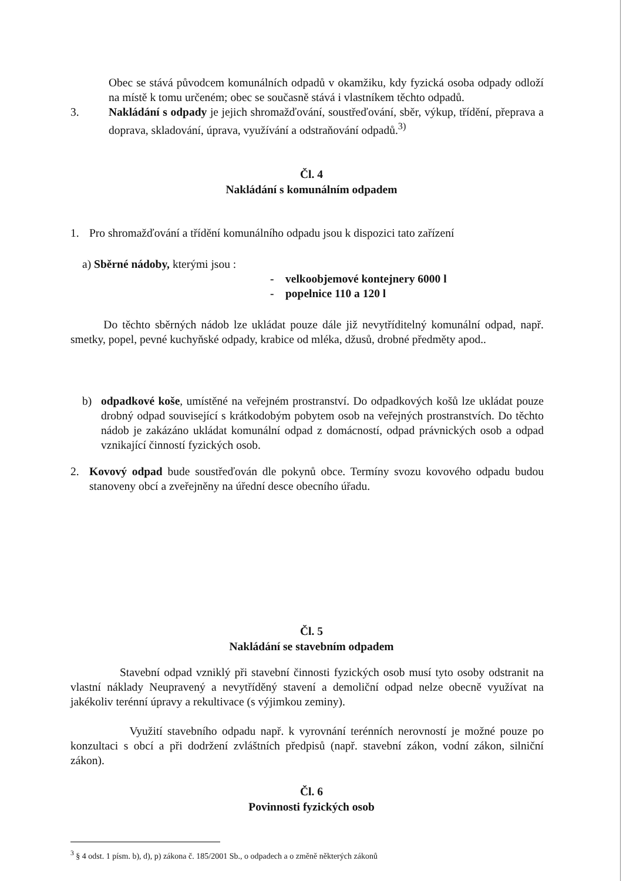Obec se stává původcem komunálních odpadů v okamžiku, kdy fyzická osoba odpady odloží na místě k tomu určeném; obec se současně stává i vlastníkem těchto odpadů.
3. Nakládání s odpady je jejich shromažďování, soustřeďování, sběr, výkup, třídění, přeprava a doprava, skladování, úprava, využívání a odstraňování odpadů.<sup>3)</sup>
Čl. 4
Nakládání s komunálním odpadem
1. Pro shromažďování a třídění komunálního odpadu jsou k dispozici tato zařízení
a) Sběrné nádoby, kterými jsou :
- velkoobjemové kontejnery 6000 l
- popelnice 110 a 120 l
Do těchto sběrných nádob lze ukládat pouze dále již nevytříditelný komunální odpad, např. smetky, popel, pevné kuchyňské odpady, krabice od mléka, džusů, drobné předměty apod..
b) odpadkové koše, umístěné na veřejném prostranství. Do odpadkových košů lze ukládat pouze drobný odpad související s krátkodobým pobytem osob na veřejných prostranstvích. Do těchto nádob je zakázáno ukládat komunální odpad z domácností, odpad právnických osob a odpad vznikající činností fyzických osob.
2. Kovový odpad bude soustřeďován dle pokynů obce. Termíny svozu kovového odpadu budou stanoveny obcí a zveřejněny na úřední desce obecního úřadu.
Čl. 5
Nakládání se stavebním odpadem
Stavební odpad vzniklý při stavební činnosti fyzických osob musí tyto osoby odstranit na vlastní náklady Neupravený a nevytříděný stavení a demoliční odpad nelze obecně využívat na jakékoliv terénní úpravy a rekultivace (s výjimkou zeminy).
Využití stavebního odpadu např. k vyrovnání terénních nerovností je možné pouze po konzultaci s obcí a při dodržení zvláštních předpisů (např. stavební zákon, vodní zákon, silniční zákon).
Čl. 6
Povinnosti fyzických osob
<sup>3</sup> § 4 odst. 1 písm. b), d), p) zákona č. 185/2001 Sb., o odpadech a o změně některých zákonů